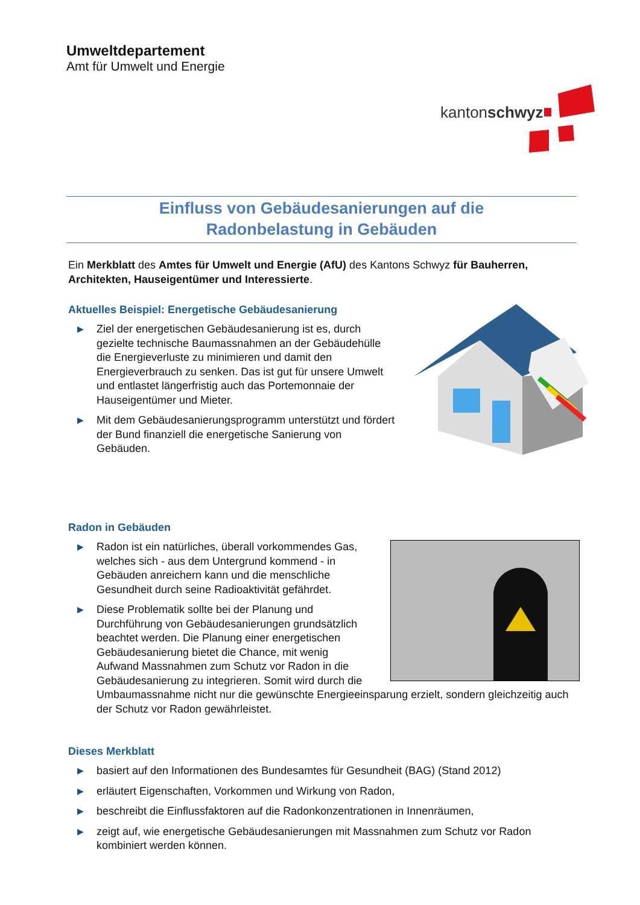Umweltdepartement
Amt für Umwelt und Energie
kantonschwyz
Einfluss von Gebäudesanierungen auf die
Radonbelastung in Gebäuden
Ein Merkblatt des Amtes für Umwelt und Energie (AfU) des Kantons Schwyz für Bauherren, Architekten, Hauseigentümer und Interessierte.
Aktuelles Beispiel: Energetische Gebäudesanierung
▶ Ziel der energetischen Gebäudesanierung ist es, durch gezielte technische Baumassnahmen an der Gebäudehülle die Energieverluste zu minimieren und damit den Energieverbrauch zu senken. Das ist gut für unsere Umwelt und entlastet längerfristig auch das Portemonnaie der Hauseigentümer und Mieter.
▶ Mit dem Gebäudesanierungsprogramm unterstützt und fördert der Bund finanziell die energetische Sanierung von Gebäuden.
Radon in Gebäuden
▶ Radon ist ein natürliches, überall vorkommendes Gas, welches sich - aus dem Untergrund kommend - in Gebäuden anreichern kann und die menschliche Gesundheit durch seine Radioaktivität gefährdet.
▶ Diese Problematik sollte bei der Planung und Durchführung von Gebäudesanierungen grundsätzlich beachtet werden. Die Planung einer energetischen Gebäudesanierung bietet die Chance, mit wenig Aufwand Massnahmen zum Schutz vor Radon in die Gebäudesanierung zu integrieren. Somit wird durch die Umbaumassnahme nicht nur die gewünschte Energieeinsparung erzielt, sondern gleichzeitig auch der Schutz vor Radon gewährleistet.
Dieses Merkblatt
▶ basiert auf den Informationen des Bundesamtes für Gesundheit (BAG) (Stand 2012)
▶ erläutert Eigenschaften, Vorkommen und Wirkung von Radon,
▶ beschreibt die Einflussfaktoren auf die Radonkonzentrationen in Innenräumen,
▶ zeigt auf, wie energetische Gebäudesanierungen mit Massnahmen zum Schutz vor Radon kombiniert werden können.